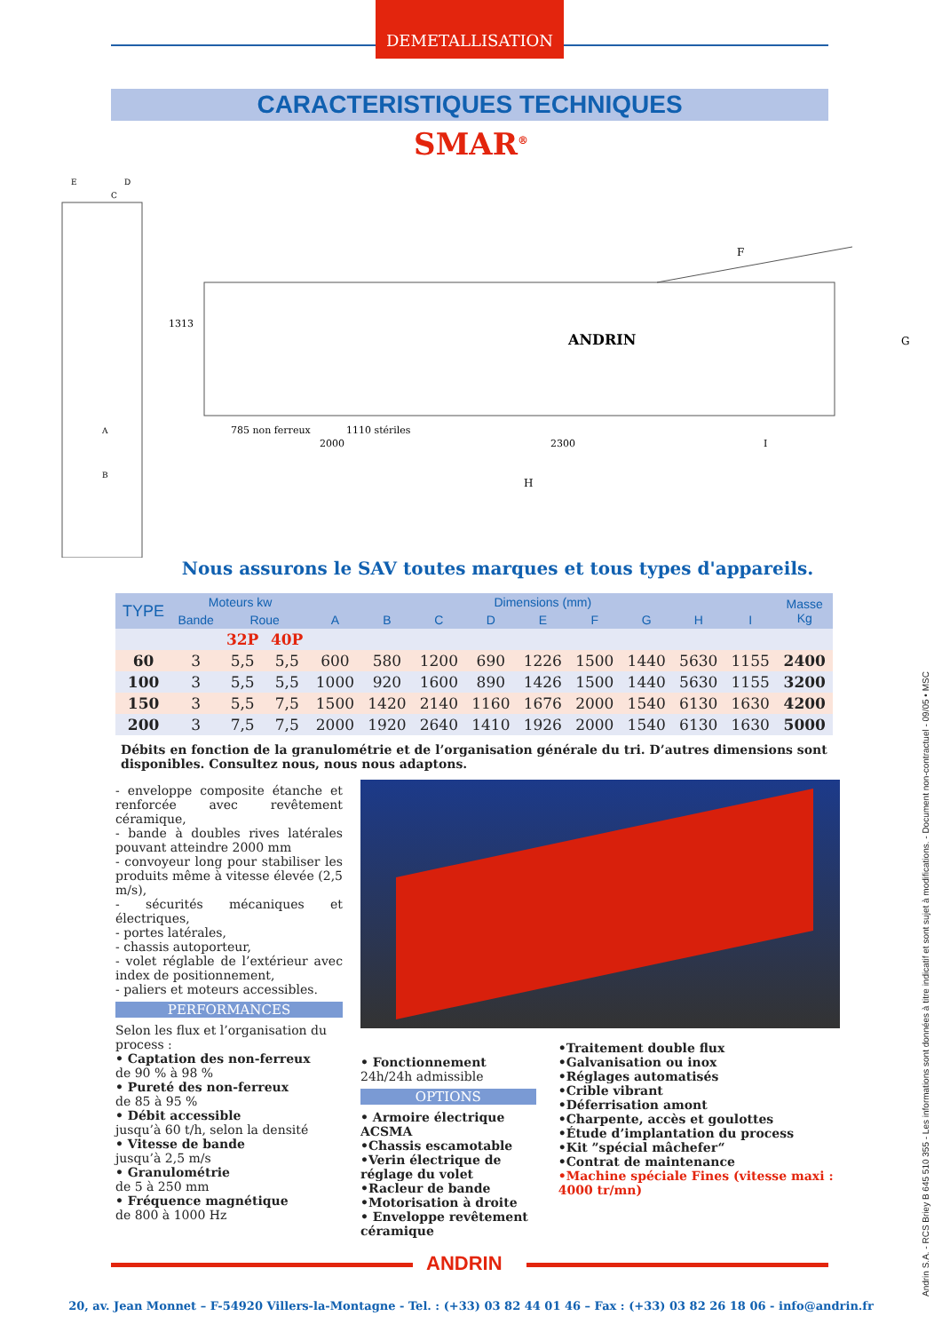DEMETALLISATION
CARACTERISTIQUES TECHNIQUES
SMAR<sup>®</sup>
E
D
C
A
B
1313
785 non ferreux
1110 stériles
2000
2300
I
H
F
G
ANDRIN
Nous assurons le SAV toutes marques et tous types d'appareils.
| TYPE | Moteurs kw | | | Dimensions (mm) | | | | | | | | | Masse Kg |
| --- | --- | --- | --- | --- | --- | --- | --- | --- | --- | --- | --- | --- | --- |
| | Bande | Roue | | A | B | C | D | E | F | G | H | I | |
| | | 32P | 40P | | | | | | | | | | |
| 60 | 3 | 5,5 | 5,5 | 600 | 580 | 1200 | 690 | 1226 | 1500 | 1440 | 5630 | 1155 | 2400 |
| 100 | 3 | 5,5 | 5,5 | 1000 | 920 | 1600 | 890 | 1426 | 1500 | 1440 | 5630 | 1155 | 3200 |
| 150 | 3 | 5,5 | 7,5 | 1500 | 1420 | 2140 | 1160 | 1676 | 2000 | 1540 | 6130 | 1630 | 4200 |
| 200 | 3 | 7,5 | 7,5 | 2000 | 1920 | 2640 | 1410 | 1926 | 2000 | 1540 | 6130 | 1630 | 5000 |
Débits en fonction de la granulométrie et de l’organisation générale du tri. D’autres dimensions sont disponibles. Consultez nous, nous nous adaptons.
- enveloppe composite étanche et renforcée avec revêtement céramique,
- bande à doubles rives latérales pouvant atteindre 2000 mm
- convoyeur long pour stabiliser les produits même à vitesse élevée (2,5 m/s),
- sécurités mécaniques et électriques,
- portes latérales,
- chassis autoporteur,
- volet réglable de l’extérieur avec index de positionnement,
- paliers et moteurs accessibles.
PERFORMANCES
Selon les flux et l’organisation du process :
• Captation des non-ferreux
de 90 % à 98 %
• Pureté des non-ferreux
de 85 à 95 %
• Débit accessible
jusqu’à 60 t/h, selon la densité
• Vitesse de bande
jusqu’à 2,5 m/s
• Granulométrie
de 5 à 250 mm
• Fréquence magnétique
de 800 à 1000 Hz
• Fonctionnement
24h/24h admissible
OPTIONS
• Armoire électrique ACSMA
•Chassis escamotable
•Verin électrique de réglage du volet
•Racleur de bande
•Motorisation à droite
• Enveloppe revêtement céramique
•Traitement double flux
•Galvanisation ou inox
•Réglages automatisés
•Crible vibrant
•Déferrisation amont
•Charpente, accès et goulottes
•Étude d’implantation du process
•Kit ”spécial mâchefer“
•Contrat de maintenance
•Machine spéciale Fines (vitesse maxi : 4000 tr/mn)
Andrin S.A. - RCS Briey B 645 510 355 - Les informations sont données à titre indicatif et sont sujet à modifications. - Document non-contractuel - 09/05 • MSC
ANDRIN
20, av. Jean Monnet – F-54920 Villers-la-Montagne - Tel. : (+33) 03 82 44 01 46 – Fax : (+33) 03 82 26 18 06 - info@andrin.fr